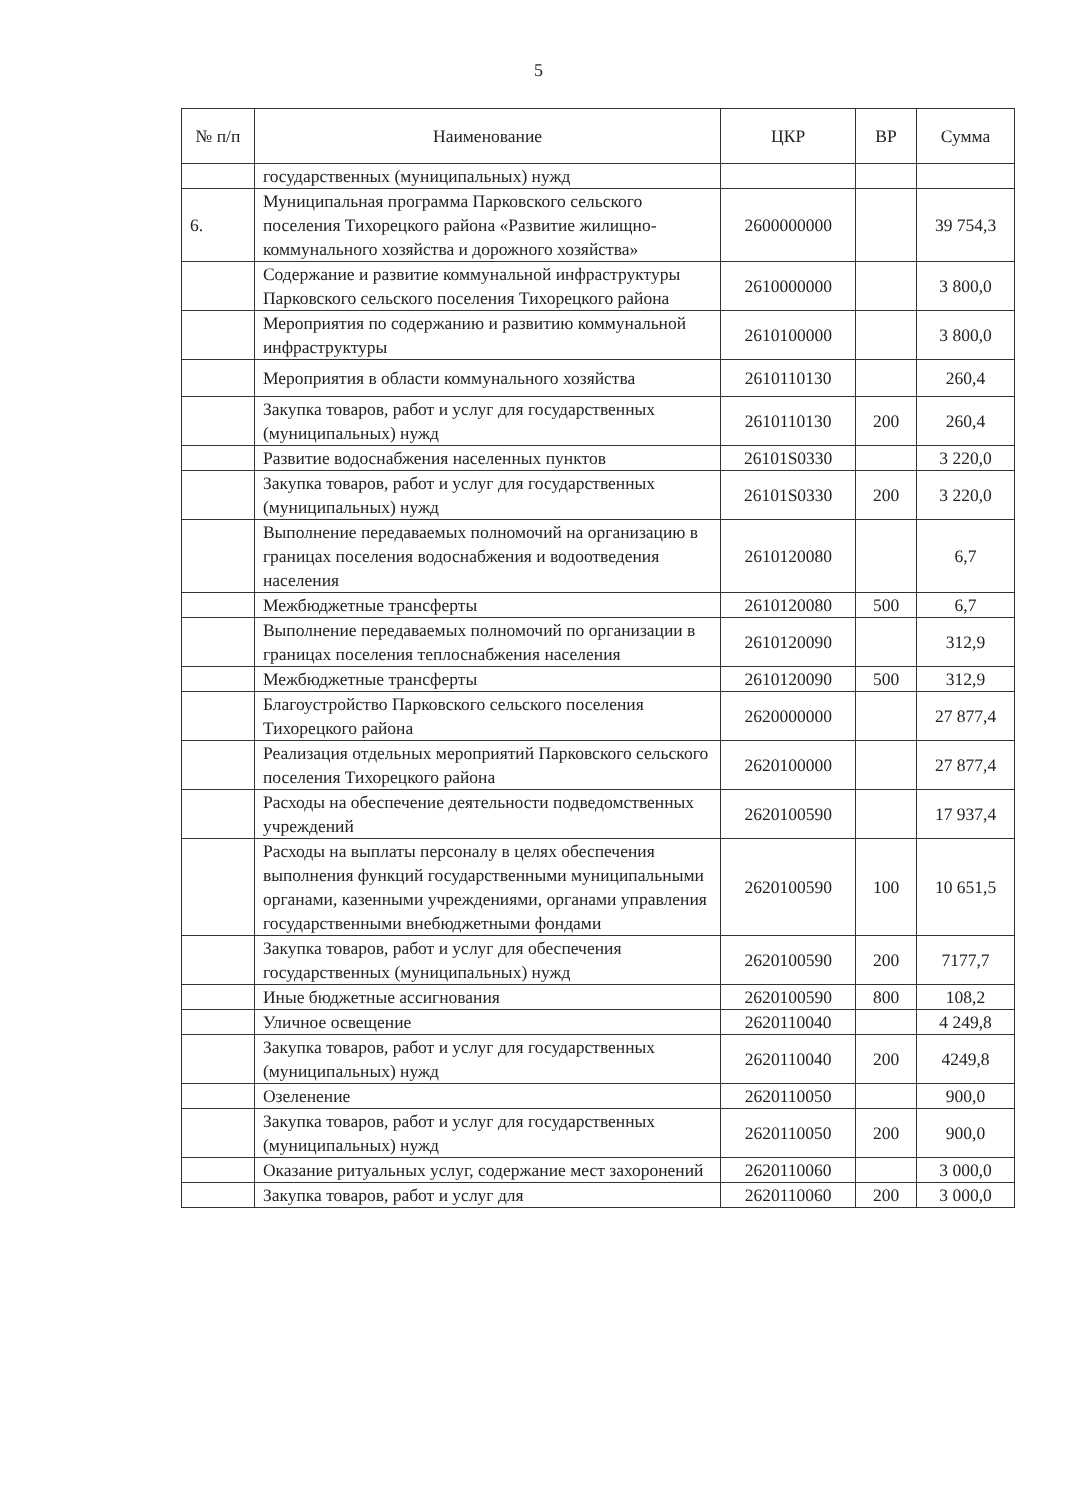5
| № п/п | Наименование | ЦКР | ВР | Сумма |
| --- | --- | --- | --- | --- |
| | государственных (муниципальных) нужд | | | |
| 6. | Муниципальная программа Парковского сельского поселения Тихорецкого района «Развитие жилищно-коммунального хозяйства и дорожного хозяйства» | 2600000000 | | 39 754,3 |
| | Содержание и развитие коммунальной инфраструктуры Парковского сельского поселения Тихорецкого района | 2610000000 | | 3 800,0 |
| | Мероприятия по содержанию и развитию коммунальной инфраструктуры | 2610100000 | | 3 800,0 |
| | Мероприятия в области коммунального хозяйства | 2610110130 | | 260,4 |
| | Закупка товаров, работ и услуг для государственных (муниципальных) нужд | 2610110130 | 200 | 260,4 |
| | Развитие водоснабжения населенных пунктов | 26101S0330 | | 3 220,0 |
| | Закупка товаров, работ и услуг для государственных (муниципальных) нужд | 26101S0330 | 200 | 3 220,0 |
| | Выполнение передаваемых полномочий на организацию в границах поселения водоснабжения и водоотведения населения | 2610120080 | | 6,7 |
| | Межбюджетные трансферты | 2610120080 | 500 | 6,7 |
| | Выполнение передаваемых полномочий по организации в границах поселения теплоснабжения населения | 2610120090 | | 312,9 |
| | Межбюджетные трансферты | 2610120090 | 500 | 312,9 |
| | Благоустройство Парковского сельского поселения Тихорецкого района | 2620000000 | | 27 877,4 |
| | Реализация отдельных мероприятий Парковского сельского поселения Тихорецкого района | 2620100000 | | 27 877,4 |
| | Расходы на обеспечение деятельности подведомственных учреждений | 2620100590 | | 17 937,4 |
| | Расходы на выплаты персоналу в целях обеспечения выполнения функций государственными муниципальными органами, казенными учреждениями, органами управления государственными внебюджетными фондами | 2620100590 | 100 | 10 651,5 |
| | Закупка товаров, работ и услуг для обеспечения государственных (муниципальных) нужд | 2620100590 | 200 | 7177,7 |
| | Иные бюджетные ассигнования | 2620100590 | 800 | 108,2 |
| | Уличное освещение | 2620110040 | | 4 249,8 |
| | Закупка товаров, работ и услуг для государственных (муниципальных) нужд | 2620110040 | 200 | 4249,8 |
| | Озеленение | 2620110050 | | 900,0 |
| | Закупка товаров, работ и услуг для государственных (муниципальных) нужд | 2620110050 | 200 | 900,0 |
| | Оказание ритуальных услуг, содержание мест захоронений | 2620110060 | | 3 000,0 |
| | Закупка товаров, работ и услуг для | 2620110060 | 200 | 3 000,0 |